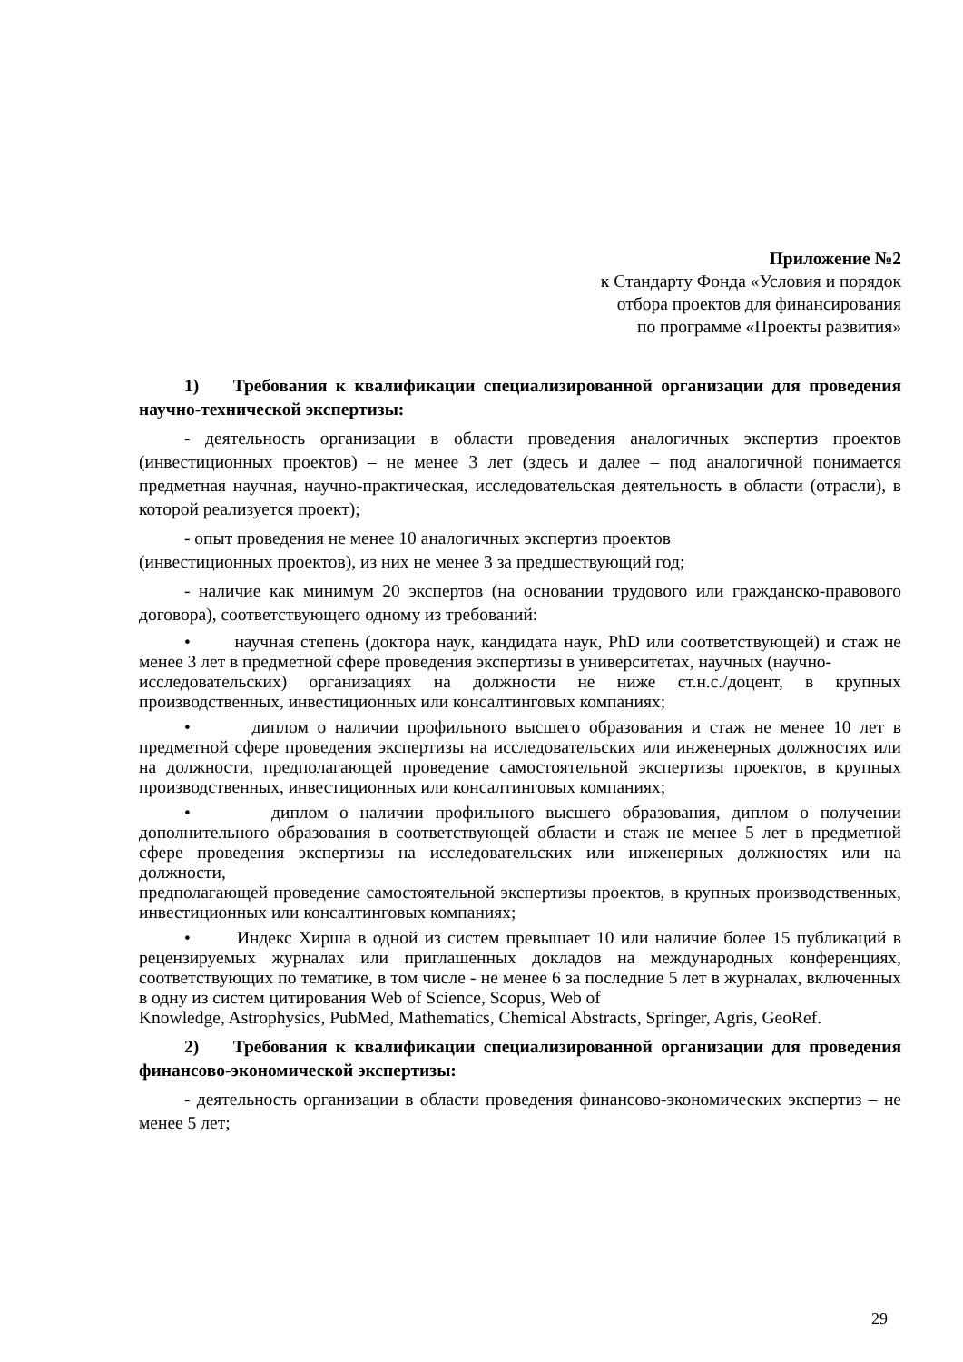Приложение №2
к Стандарту Фонда «Условия и порядок
отбора проектов для финансирования
по программе «Проекты развития»
1) Требования к квалификации специализированной организации для проведения научно-технической экспертизы:
- деятельность организации в области проведения аналогичных экспертиз проектов (инвестиционных проектов) – не менее 3 лет (здесь и далее – под аналогичной понимается предметная научная, научно-практическая, исследовательская деятельность в области (отрасли), в которой реализуется проект);
- опыт проведения не менее 10 аналогичных экспертиз проектов
(инвестиционных проектов), из них не менее 3 за предшествующий год;
- наличие как минимум 20 экспертов (на основании трудового или гражданско-правового договора), соответствующего одному из требований:
• научная степень (доктора наук, кандидата наук, PhD или соответствующей) и стаж не менее 3 лет в предметной сфере проведения экспертизы в университетах, научных (научно-
исследовательских) организациях на должности не ниже ст.н.с./доцент, в крупных производственных, инвестиционных или консалтинговых компаниях;
• диплом о наличии профильного высшего образования и стаж не менее 10 лет в предметной сфере проведения экспертизы на исследовательских или инженерных должностях или на должности, предполагающей проведение самостоятельной экспертизы проектов, в крупных производственных, инвестиционных или консалтинговых компаниях;
• диплом о наличии профильного высшего образования, диплом о получении дополнительного образования в соответствующей области и стаж не менее 5 лет в предметной сфере проведения экспертизы на исследовательских или инженерных должностях или на должности,
предполагающей проведение самостоятельной экспертизы проектов, в крупных производственных, инвестиционных или консалтинговых компаниях;
• Индекс Хирша в одной из систем превышает 10 или наличие более 15 публикаций в рецензируемых журналах или приглашенных докладов на международных конференциях, соответствующих по тематике, в том числе - не менее 6 за последние 5 лет в журналах, включенных в одну из систем цитирования Web of Science, Scopus, Web of
Knowledge, Astrophysics, PubMed, Mathematics, Chemical Abstracts, Springer, Agris, GeoRef.
2) Требования к квалификации специализированной организации для проведения финансово-экономической экспертизы:
- деятельность организации в области проведения финансово-экономических экспертиз – не менее 5 лет;
29